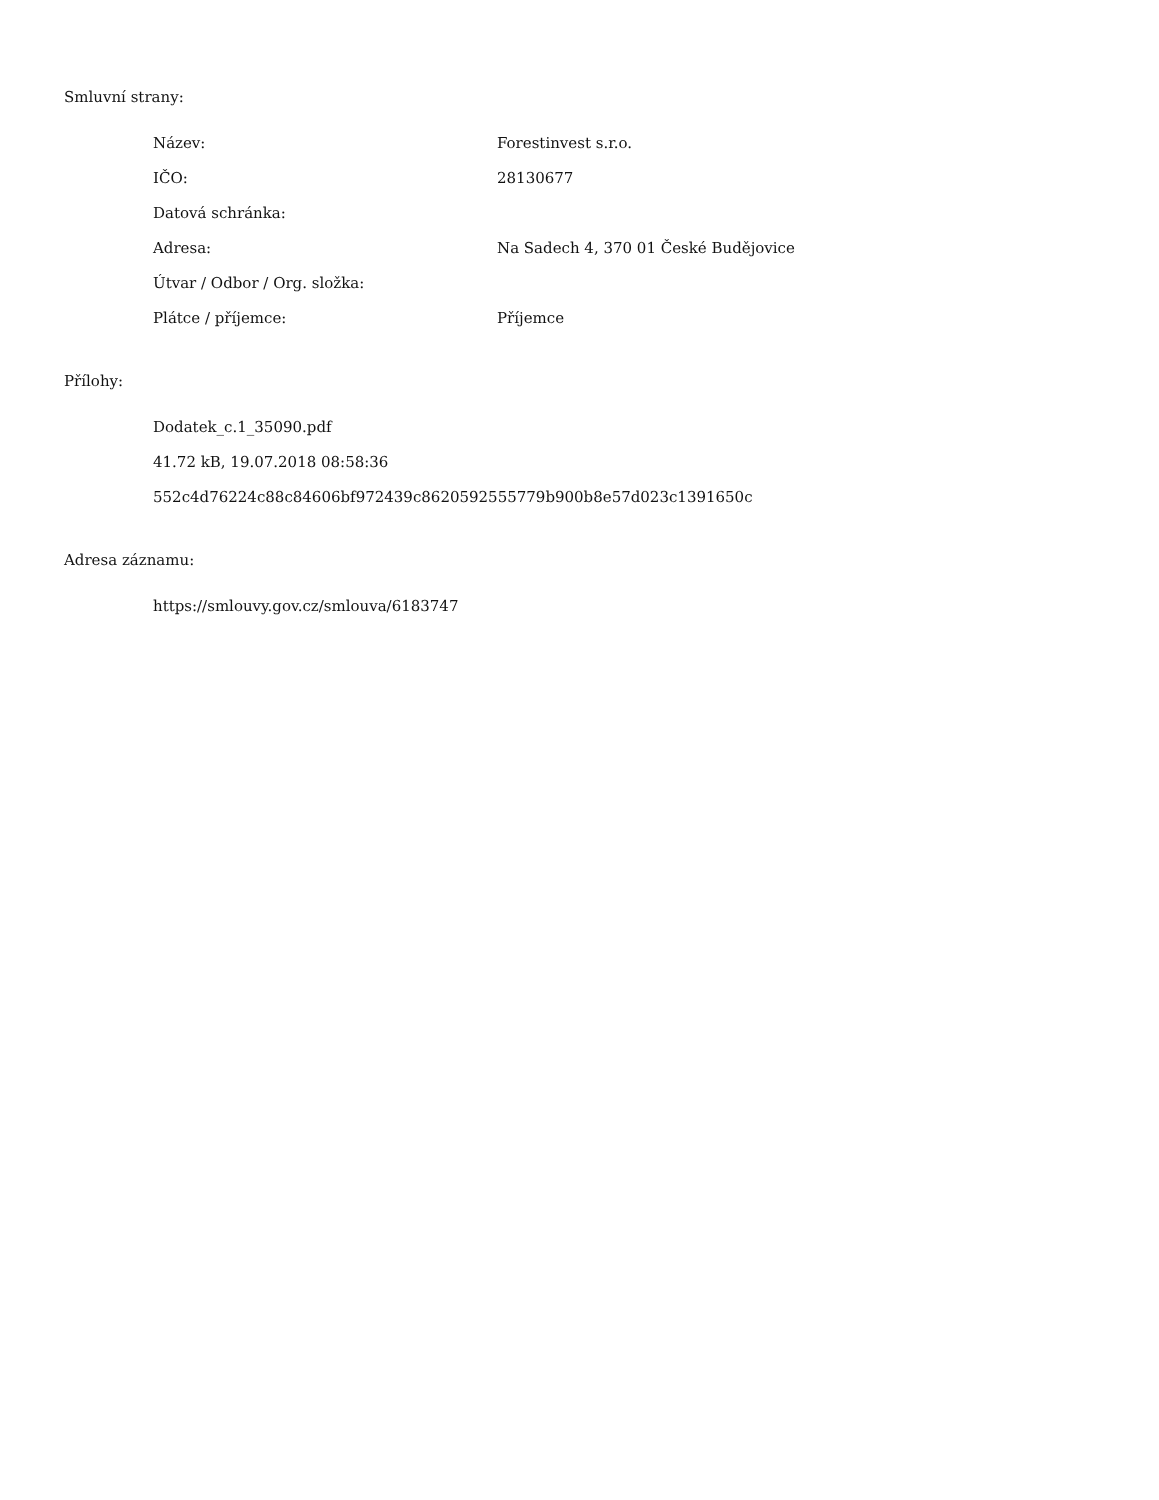Smluvní strany:
| Název: | Forestinvest s.r.o. |
| IČO: | 28130677 |
| Datová schránka: | |
| Adresa: | Na Sadech 4, 370 01 České Budějovice |
| Útvar / Odbor / Org. složka: | |
| Plátce / příjemce: | Příjemce |
Přílohy:
Dodatek_c.1_35090.pdf
41.72 kB, 19.07.2018 08:58:36
552c4d76224c88c84606bf972439c8620592555779b900b8e57d023c1391650c
Adresa záznamu:
https://smlouvy.gov.cz/smlouva/6183747